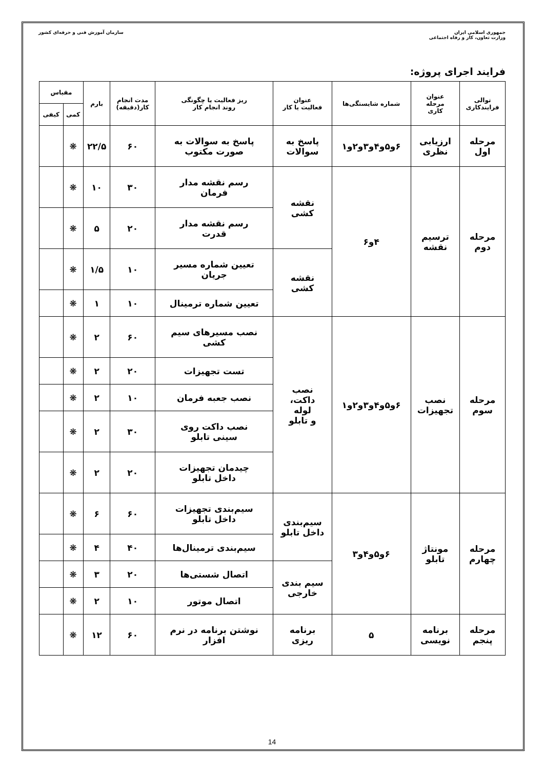جمهوری اسلامی ایران
وزارت تعاون، کار و رفاه اجتماعی
سازمان آموزش فنی و حرفه‌ای کشور
فرایند اجرای پروژه:
| توالی فرایندکاری | عنوان مرحله کاری | شماره شایستگی‌ها | عنوان فعالیت یا کار | ریز فعالیت یا چگونگی روند انجام کار | مدت انجام کار(دقیقه) | بارم | مقیاس | |
| --- | --- | --- | --- | --- | --- | --- | --- | --- |
| | | | | | | | کمی | کیفی |
| مرحله اول | ارزیابی نظری | ۶و۵و۴و۳و۲و۱ | پاسخ به سوالات | پاسخ به سوالات به صورت مکتوب | ۶۰ | ۲۲/۵ | ❋ | |
| مرحله دوم | ترسیم نقشه | ۴و۶ | نقشه کشی | رسم نقشه مدار فرمان | ۳۰ | ۱۰ | ❋ | |
| | | | | رسم نقشه مدار قدرت | ۲۰ | ۵ | ❋ | |
| | | | نقشه کشی | تعیین شماره مسیر جریان | ۱۰ | ۱/۵ | ❋ | |
| | | | | تعیین شماره ترمینال | ۱۰ | ۱ | ❋ | |
| مرحله سوم | نصب تجهیزات | ۶و۵و۴و۳و۲و۱ | نصب داکت، لوله و تابلو | نصب مسیرهای سیم کشی | ۶۰ | ۲ | ❋ | |
| | | | | تست تجهیزات | ۲۰ | ۲ | ❋ | |
| | | | | نصب جعبه فرمان | ۱۰ | ۲ | ❋ | |
| | | | | نصب داکت روی سینی تابلو | ۳۰ | ۲ | ❋ | |
| | | | | چیدمان تجهیزات داخل تابلو | ۲۰ | ۲ | ❋ | |
| مرحله چهارم | مونتاژ تابلو | ۶و۵و۴و۳ | سیم‌بندی داخل تابلو | سیم‌بندی تجهیزات داخل تابلو | ۶۰ | ۶ | ❋ | |
| | | | | سیم‌بندی ترمینال‌ها | ۴۰ | ۴ | ❋ | |
| | | | سیم بندی خارجی | اتصال شستی‌ها | ۲۰ | ۳ | ❋ | |
| | | | | اتصال موتور | ۱۰ | ۲ | ❋ | |
| مرحله پنجم | برنامه نویسی | ۵ | برنامه ریزی | نوشتن برنامه در نرم افزار | ۶۰ | ۱۲ | ❋ | |
14